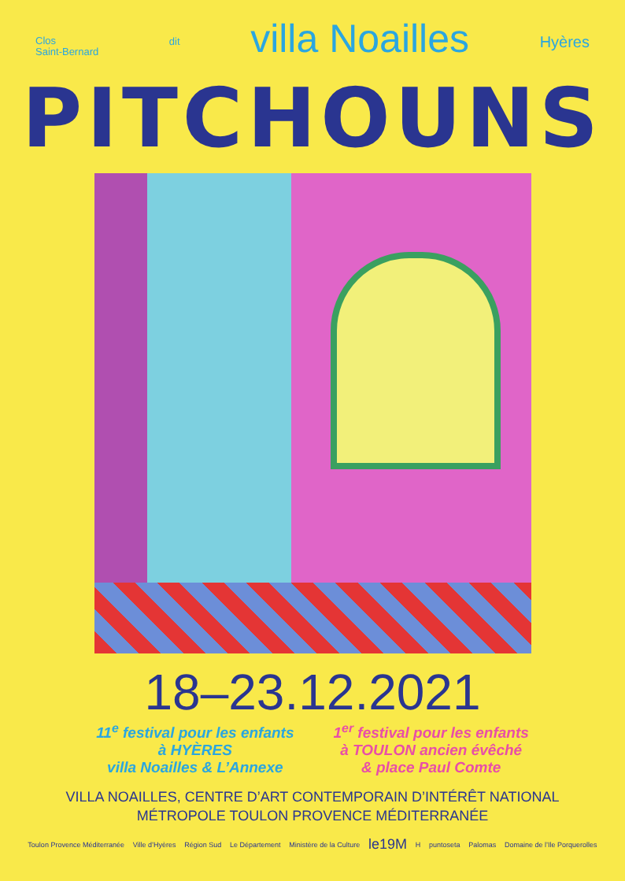Clos
Saint-Bernard
dit
villa Noailles
Hyères
PITCHOUNS
18–23.12.2021
11<sup>e</sup> festival pour les enfants
à HYÈRES
villa Noailles & L’Annexe
1<sup>er</sup> festival pour les enfants
à TOULON ancien évêché
& place Paul Comte
VILLA NOAILLES, CENTRE D’ART CONTEMPORAIN D’INTÉRÊT NATIONAL
MÉTROPOLE TOULON PROVENCE MÉDITERRANÉE
Toulon Provence Méditerranée Ville d’Hyères Région Sud Le Département Ministère de la Culture le19M H puntoseta Palomas Domaine de l’Ile Porquerolles